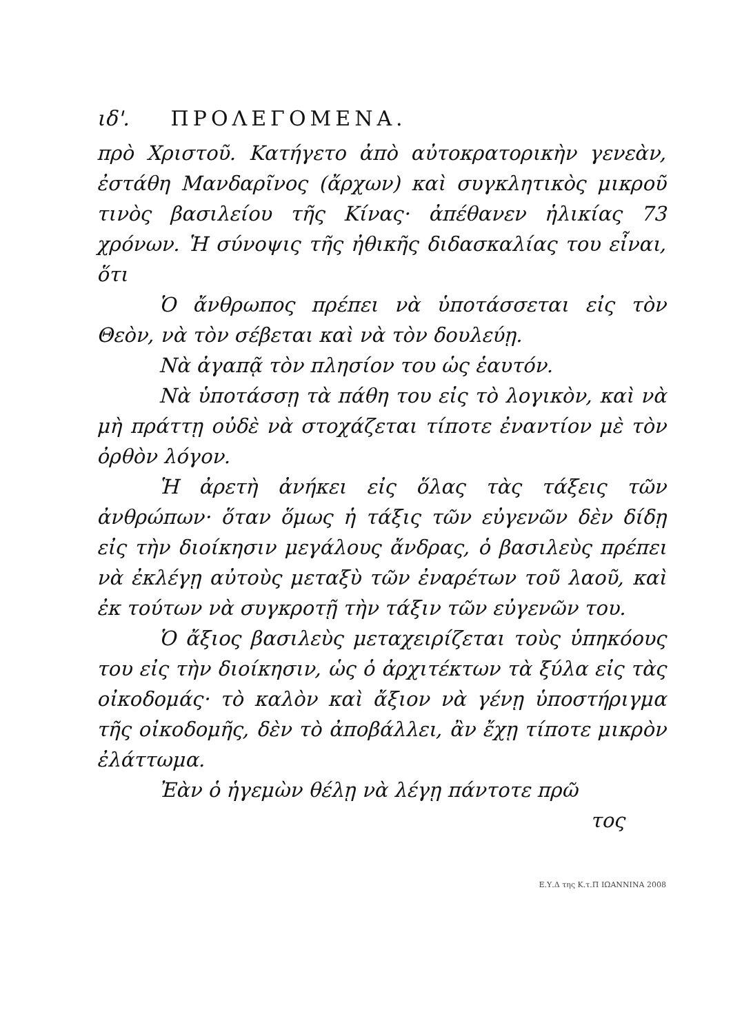ιδ'. ΠΡΟΛΕΓΟΜΕΝΑ.
πρὸ Χριστοῦ. Κατήγετο ἀπὸ αὐτοκρατορικὴν γενεὰν, ἐστάθη Μανδαρῖνος (ἄρχων) καὶ συγκλητικὸς μικροῦ τινὸς βασιλείου τῆς Κίνας· ἀπέθανεν ἡλικίας 73 χρόνων. Ἡ σύνοψις τῆς ἠθικῆς διδασκαλίας του εἶναι, ὅτι
Ὁ ἄνθρωπος πρέπει νὰ ὑποτάσσεται εἰς τὸν Θεὸν, νὰ τὸν σέβεται καὶ νὰ τὸν δουλεύῃ.
Νὰ ἀγαπᾷ τὸν πλησίον του ὡς ἑαυτόν.
Νὰ ὑποτάσσῃ τὰ πάθη του εἰς τὸ λογικὸν, καὶ νὰ μὴ πράττῃ οὐδὲ νὰ στοχάζεται τίποτε ἐναντίον μὲ τὸν ὀρθὸν λόγον.
Ἡ ἀρετὴ ἀνήκει εἰς ὅλας τὰς τάξεις τῶν ἀνθρώπων· ὅταν ὅμως ἡ τάξις τῶν εὐγενῶν δὲν δίδῃ εἰς τὴν διοίκησιν μεγάλους ἄνδρας, ὁ βασιλεὺς πρέπει νὰ ἐκλέγῃ αὐτοὺς μεταξὺ τῶν ἐναρέτων τοῦ λαοῦ, καὶ ἐκ τούτων νὰ συγκροτῇ τὴν τάξιν τῶν εὐγενῶν του.
Ὁ ἄξιος βασιλεὺς μεταχειρίζεται τοὺς ὑπηκόους του εἰς τὴν διοίκησιν, ὡς ὁ ἀρχιτέκτων τὰ ξύλα εἰς τὰς οἰκοδομάς· τὸ καλὸν καὶ ἄξιον νὰ γένῃ ὑποστήριγμα τῆς οἰκοδομῆς, δὲν τὸ ἀποβάλλει, ἂν ἔχῃ τίποτε μικρὸν ἐλάττωμα.
Ἐὰν ὁ ἡγεμὼν θέλῃ νὰ λέγῃ πάντοτε πρῶ
τος
Ε.Υ.Δ της Κ.τ.Π ΙΩΑΝΝΙΝΑ 2008